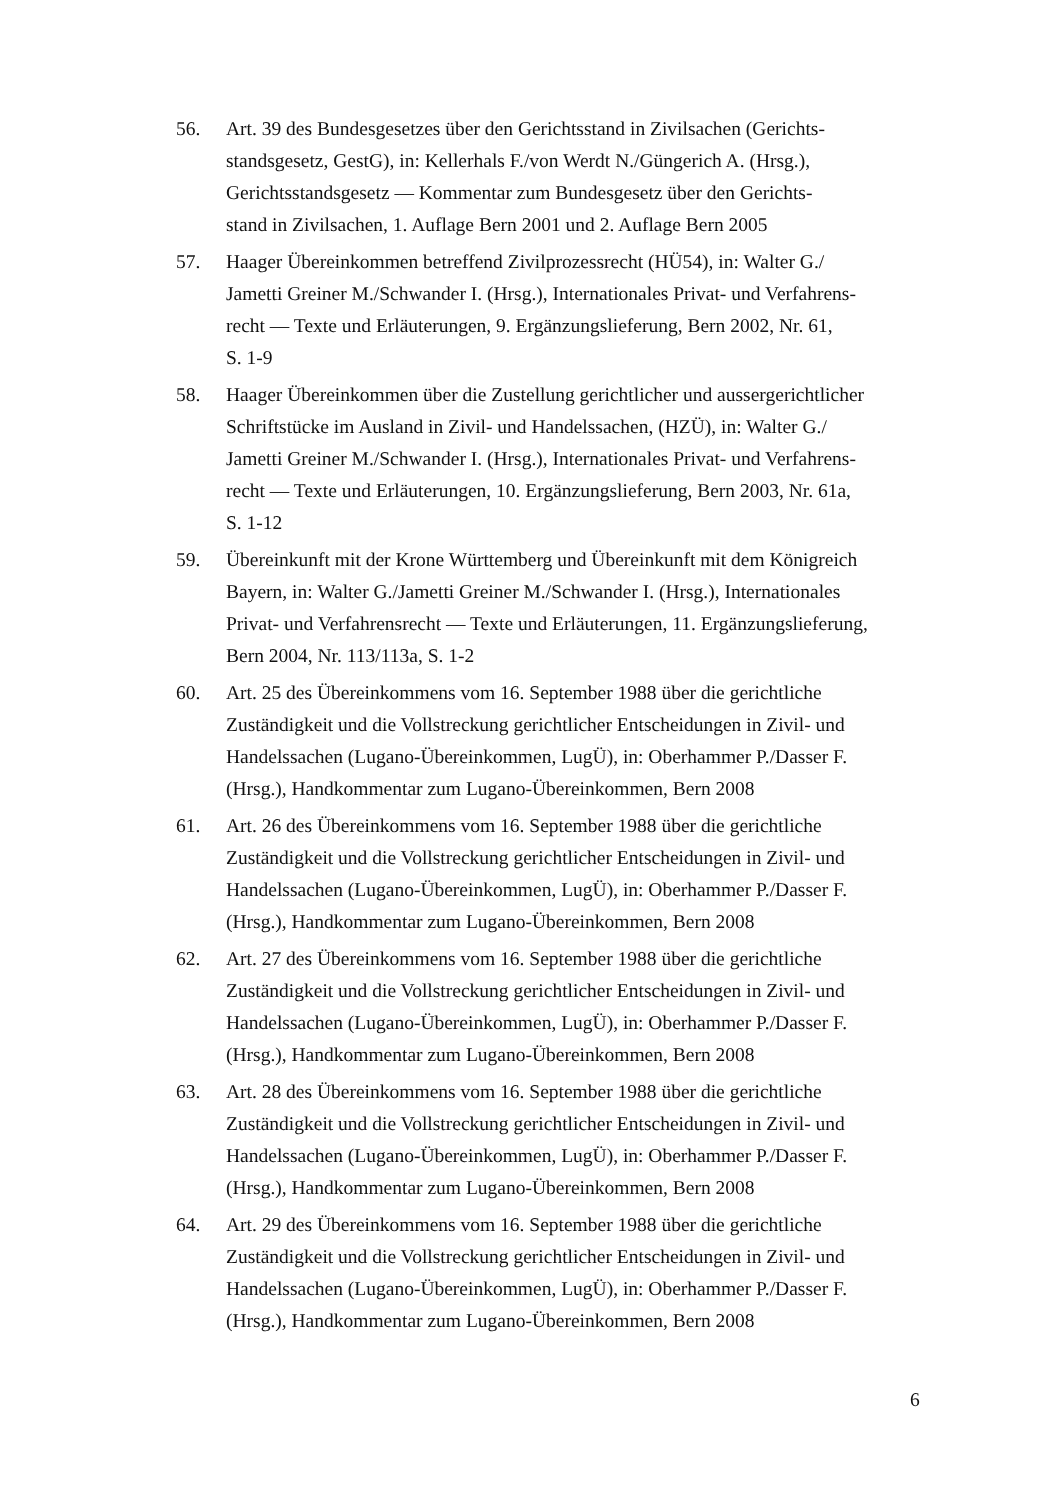56. Art. 39 des Bundesgesetzes über den Gerichtsstand in Zivilsachen (Gerichts-
standsgesetz, GestG), in: Kellerhals F./von Werdt N./Güngerich A. (Hrsg.),
Gerichtsstandsgesetz — Kommentar zum Bundesgesetz über den Gerichts-
stand in Zivilsachen, 1. Auflage Bern 2001 und 2. Auflage Bern 2005
57. Haager Übereinkommen betreffend Zivilprozessrecht (HÜ54), in: Walter G./
Jametti Greiner M./Schwander I. (Hrsg.), Internationales Privat- und Verfahrens-
recht — Texte und Erläuterungen, 9. Ergänzungslieferung, Bern 2002, Nr. 61,
S. 1-9
58. Haager Übereinkommen über die Zustellung gerichtlicher und aussergerichtlicher
Schriftstücke im Ausland in Zivil- und Handelssachen, (HZÜ), in: Walter G./
Jametti Greiner M./Schwander I. (Hrsg.), Internationales Privat- und Verfahrens-
recht — Texte und Erläuterungen, 10. Ergänzungslieferung, Bern 2003, Nr. 61a,
S. 1-12
59. Übereinkunft mit der Krone Württemberg und Übereinkunft mit dem Königreich
Bayern, in: Walter G./Jametti Greiner M./Schwander I. (Hrsg.), Internationales
Privat- und Verfahrensrecht — Texte und Erläuterungen, 11. Ergänzungslieferung,
Bern 2004, Nr. 113/113a, S. 1-2
60. Art. 25 des Übereinkommens vom 16. September 1988 über die gerichtliche
Zuständigkeit und die Vollstreckung gerichtlicher Entscheidungen in Zivil- und
Handelssachen (Lugano-Übereinkommen, LugÜ), in: Oberhammer P./Dasser F.
(Hrsg.), Handkommentar zum Lugano-Übereinkommen, Bern 2008
61. Art. 26 des Übereinkommens vom 16. September 1988 über die gerichtliche
Zuständigkeit und die Vollstreckung gerichtlicher Entscheidungen in Zivil- und
Handelssachen (Lugano-Übereinkommen, LugÜ), in: Oberhammer P./Dasser F.
(Hrsg.), Handkommentar zum Lugano-Übereinkommen, Bern 2008
62. Art. 27 des Übereinkommens vom 16. September 1988 über die gerichtliche
Zuständigkeit und die Vollstreckung gerichtlicher Entscheidungen in Zivil- und
Handelssachen (Lugano-Übereinkommen, LugÜ), in: Oberhammer P./Dasser F.
(Hrsg.), Handkommentar zum Lugano-Übereinkommen, Bern 2008
63. Art. 28 des Übereinkommens vom 16. September 1988 über die gerichtliche
Zuständigkeit und die Vollstreckung gerichtlicher Entscheidungen in Zivil- und
Handelssachen (Lugano-Übereinkommen, LugÜ), in: Oberhammer P./Dasser F.
(Hrsg.), Handkommentar zum Lugano-Übereinkommen, Bern 2008
64. Art. 29 des Übereinkommens vom 16. September 1988 über die gerichtliche
Zuständigkeit und die Vollstreckung gerichtlicher Entscheidungen in Zivil- und
Handelssachen (Lugano-Übereinkommen, LugÜ), in: Oberhammer P./Dasser F.
(Hrsg.), Handkommentar zum Lugano-Übereinkommen, Bern 2008
6